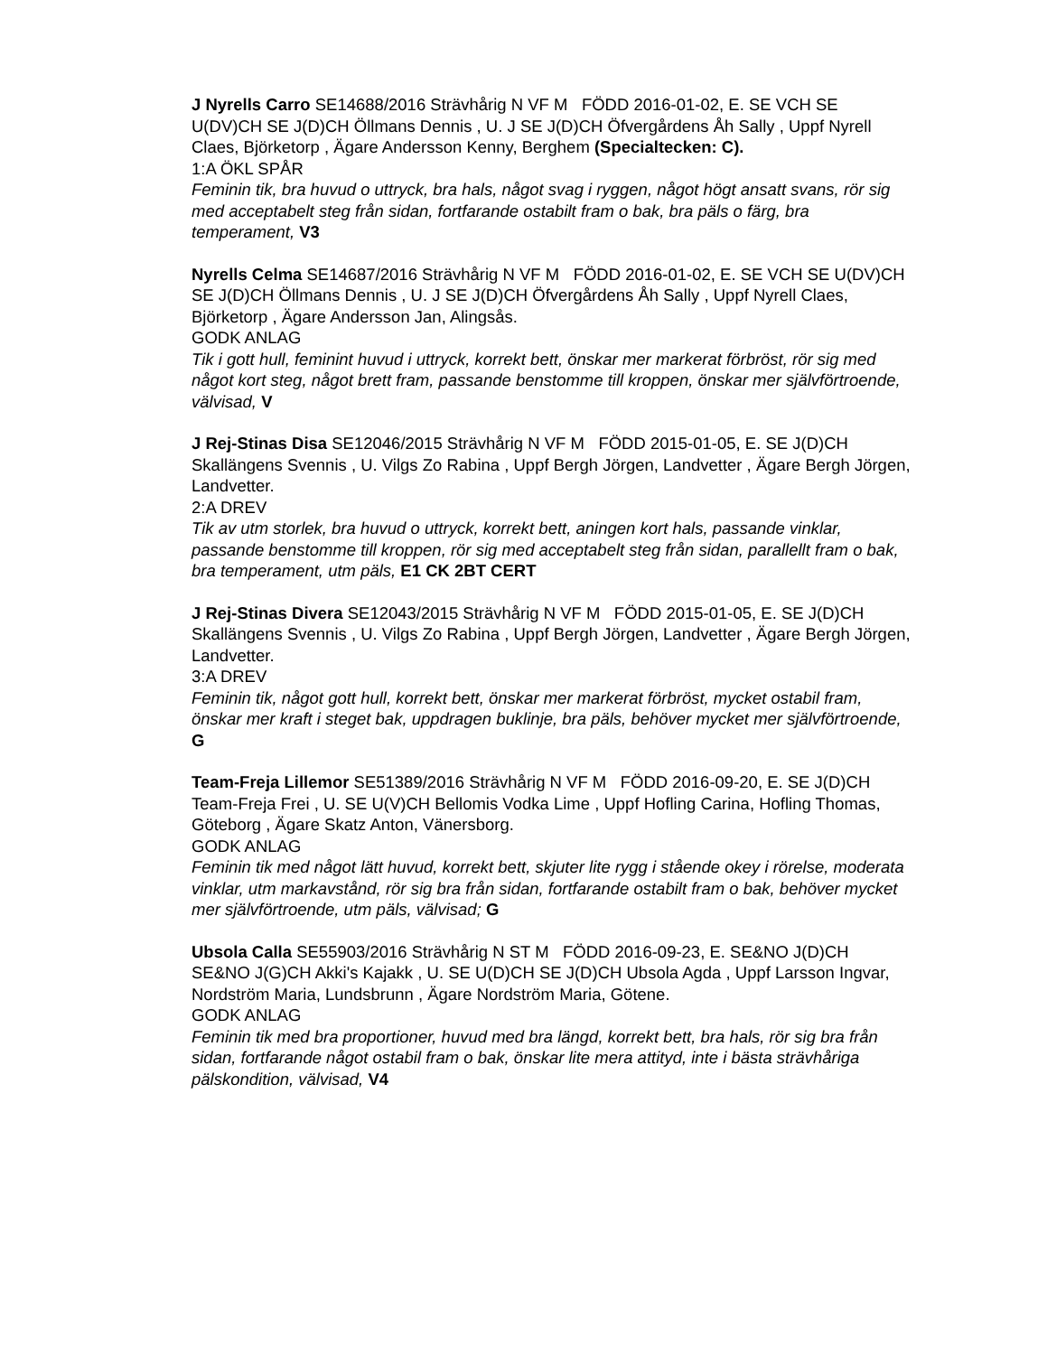J Nyrells Carro SE14688/2016 Strävhårig N VF M FÖDD 2016-01-02, E. SE VCH SE U(DV)CH SE J(D)CH Öllmans Dennis , U. J SE J(D)CH Öfvergårdens Åh Sally , Uppf Nyrell Claes, Björketorp , Ägare Andersson Kenny, Berghem (Specialtecken: C).
1:A ÖKL SPÅR
Feminin tik, bra huvud o uttryck, bra hals, något svag i ryggen, något högt ansatt svans, rör sig med acceptabelt steg från sidan, fortfarande ostabilt fram o bak, bra päls o färg, bra temperament, V3
Nyrells Celma SE14687/2016 Strävhårig N VF M FÖDD 2016-01-02, E. SE VCH SE U(DV)CH SE J(D)CH Öllmans Dennis , U. J SE J(D)CH Öfvergårdens Åh Sally , Uppf Nyrell Claes, Björketorp , Ägare Andersson Jan, Alingsås.
GODK ANLAG
Tik i gott hull, feminint huvud i uttryck, korrekt bett, önskar mer markerat förbröst, rör sig med något kort steg, något brett fram, passande benstomme till kroppen, önskar mer självförtroende, välvisad, V
J Rej-Stinas Disa SE12046/2015 Strävhårig N VF M FÖDD 2015-01-05, E. SE J(D)CH Skallängens Svennis , U. Vilgs Zo Rabina , Uppf Bergh Jörgen, Landvetter , Ägare Bergh Jörgen, Landvetter.
2:A DREV
Tik av utm storlek, bra huvud o uttryck, korrekt bett, aningen kort hals, passande vinklar, passande benstomme till kroppen, rör sig med acceptabelt steg från sidan, parallellt fram o bak, bra temperament, utm päls, E1 CK 2BT CERT
J Rej-Stinas Divera SE12043/2015 Strävhårig N VF M FÖDD 2015-01-05, E. SE J(D)CH Skallängens Svennis , U. Vilgs Zo Rabina , Uppf Bergh Jörgen, Landvetter , Ägare Bergh Jörgen, Landvetter.
3:A DREV
Feminin tik, något gott hull, korrekt bett, önskar mer markerat förbröst, mycket ostabil fram, önskar mer kraft i steget bak, uppdragen buklinje, bra päls, behöver mycket mer självförtroende, G
Team-Freja Lillemor SE51389/2016 Strävhårig N VF M FÖDD 2016-09-20, E. SE J(D)CH Team-Freja Frei , U. SE U(V)CH Bellomis Vodka Lime , Uppf Hofling Carina, Hofling Thomas, Göteborg , Ägare Skatz Anton, Vänersborg.
GODK ANLAG
Feminin tik med något lätt huvud, korrekt bett, skjuter lite rygg i stående okey i rörelse, moderata vinklar, utm markavstånd, rör sig bra från sidan, fortfarande ostabilt fram o bak, behöver mycket mer självförtroende, utm päls, välvisad; G
Ubsola Calla SE55903/2016 Strävhårig N ST M FÖDD 2016-09-23, E. SE&NO J(D)CH SE&NO J(G)CH Akki's Kajakk , U. SE U(D)CH SE J(D)CH Ubsola Agda , Uppf Larsson Ingvar, Nordström Maria, Lundsbrunn , Ägare Nordström Maria, Götene.
GODK ANLAG
Feminin tik med bra proportioner, huvud med bra längd, korrekt bett, bra hals, rör sig bra från sidan, fortfarande något ostabil fram o bak, önskar lite mera attityd, inte i bästa strävhåriga pälskondition, välvisad, V4